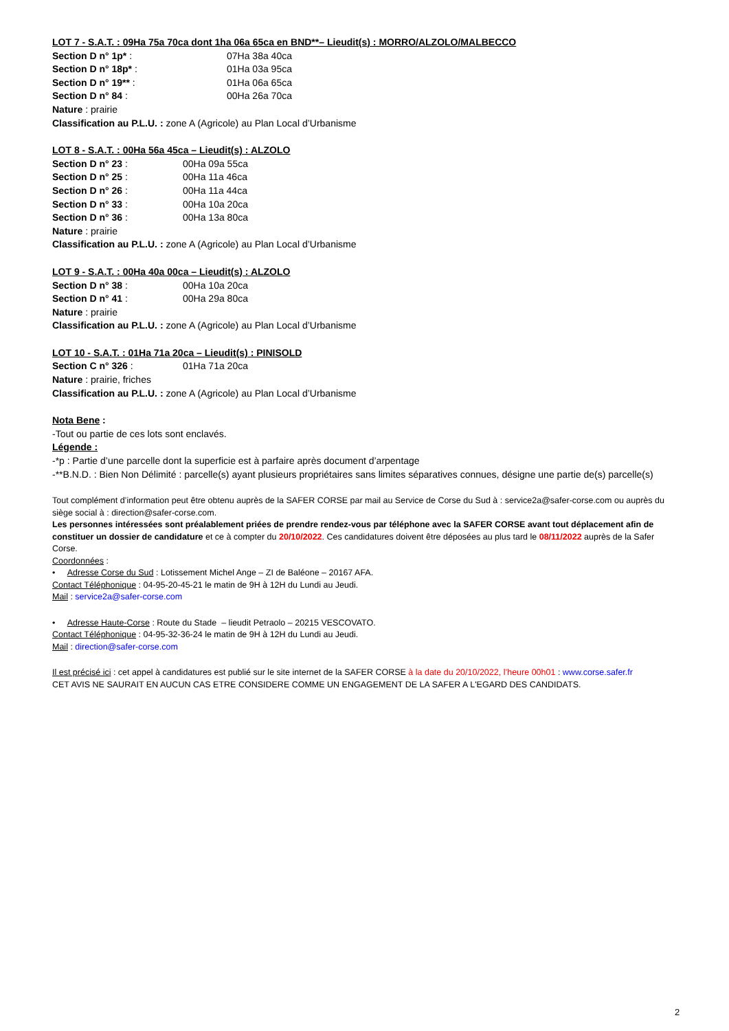LOT 7 - S.A.T. : 09Ha 75a 70ca dont 1ha 06a 65ca en BND**– Lieudit(s) : MORRO/ALZOLO/MALBECCO
Section D n° 1p* : 07Ha 38a 40ca
Section D n° 18p* : 01Ha 03a 95ca
Section D n° 19** : 01Ha 06a 65ca
Section D n° 84 : 00Ha 26a 70ca
Nature : prairie
Classification au P.L.U. : zone A (Agricole) au Plan Local d’Urbanisme
LOT 8 - S.A.T. : 00Ha 56a 45ca – Lieudit(s) : ALZOLO
Section D n° 23 : 00Ha 09a 55ca
Section D n° 25 : 00Ha 11a 46ca
Section D n° 26 : 00Ha 11a 44ca
Section D n° 33 : 00Ha 10a 20ca
Section D n° 36 : 00Ha 13a 80ca
Nature : prairie
Classification au P.L.U. : zone A (Agricole) au Plan Local d’Urbanisme
LOT 9 - S.A.T. : 00Ha 40a 00ca – Lieudit(s) : ALZOLO
Section D n° 38 : 00Ha 10a 20ca
Section D n° 41 : 00Ha 29a 80ca
Nature : prairie
Classification au P.L.U. : zone A (Agricole) au Plan Local d’Urbanisme
LOT 10 - S.A.T. : 01Ha 71a 20ca – Lieudit(s) : PINISOLD
Section C n° 326 : 01Ha 71a 20ca
Nature : prairie, friches
Classification au P.L.U. : zone A (Agricole) au Plan Local d’Urbanisme
Nota Bene :
-Tout ou partie de ces lots sont enclavés.
Légende :
-*p : Partie d’une parcelle dont la superficie est à parfaire après document d’arpentage
-**B.N.D. : Bien Non Délimité : parcelle(s) ayant plusieurs propriétaires sans limites séparatives connues, désigne une partie de(s) parcelle(s)
Tout complément d’information peut être obtenu auprès de la SAFER CORSE par mail au Service de Corse du Sud à : service2a@safer-corse.com ou auprès du siège social à : direction@safer-corse.com.
Les personnes intéressées sont préalablement priées de prendre rendez-vous par téléphone avec la SAFER CORSE avant tout déplacement afin de constituer un dossier de candidature et ce à compter du 20/10/2022. Ces candidatures doivent être déposées au plus tard le 08/11/2022 auprès de la Safer Corse.
Coordonnées :
• Adresse Corse du Sud : Lotissement Michel Ange – ZI de Baléone – 20167 AFA.
Contact Téléphonique : 04-95-20-45-21 le matin de 9H à 12H du Lundi au Jeudi.
Mail : service2a@safer-corse.com
• Adresse Haute-Corse : Route du Stade – lieudit Petraolo – 20215 VESCOVATO.
Contact Téléphonique : 04-95-32-36-24 le matin de 9H à 12H du Lundi au Jeudi.
Mail : direction@safer-corse.com
Il est précisé ici : cet appel à candidatures est publié sur le site internet de la SAFER CORSE à la date du 20/10/2022, l’heure 00h01 : www.corse.safer.fr
CET AVIS NE SAURAIT EN AUCUN CAS ETRE CONSIDERE COMME UN ENGAGEMENT DE LA SAFER A L'EGARD DES CANDIDATS.
2